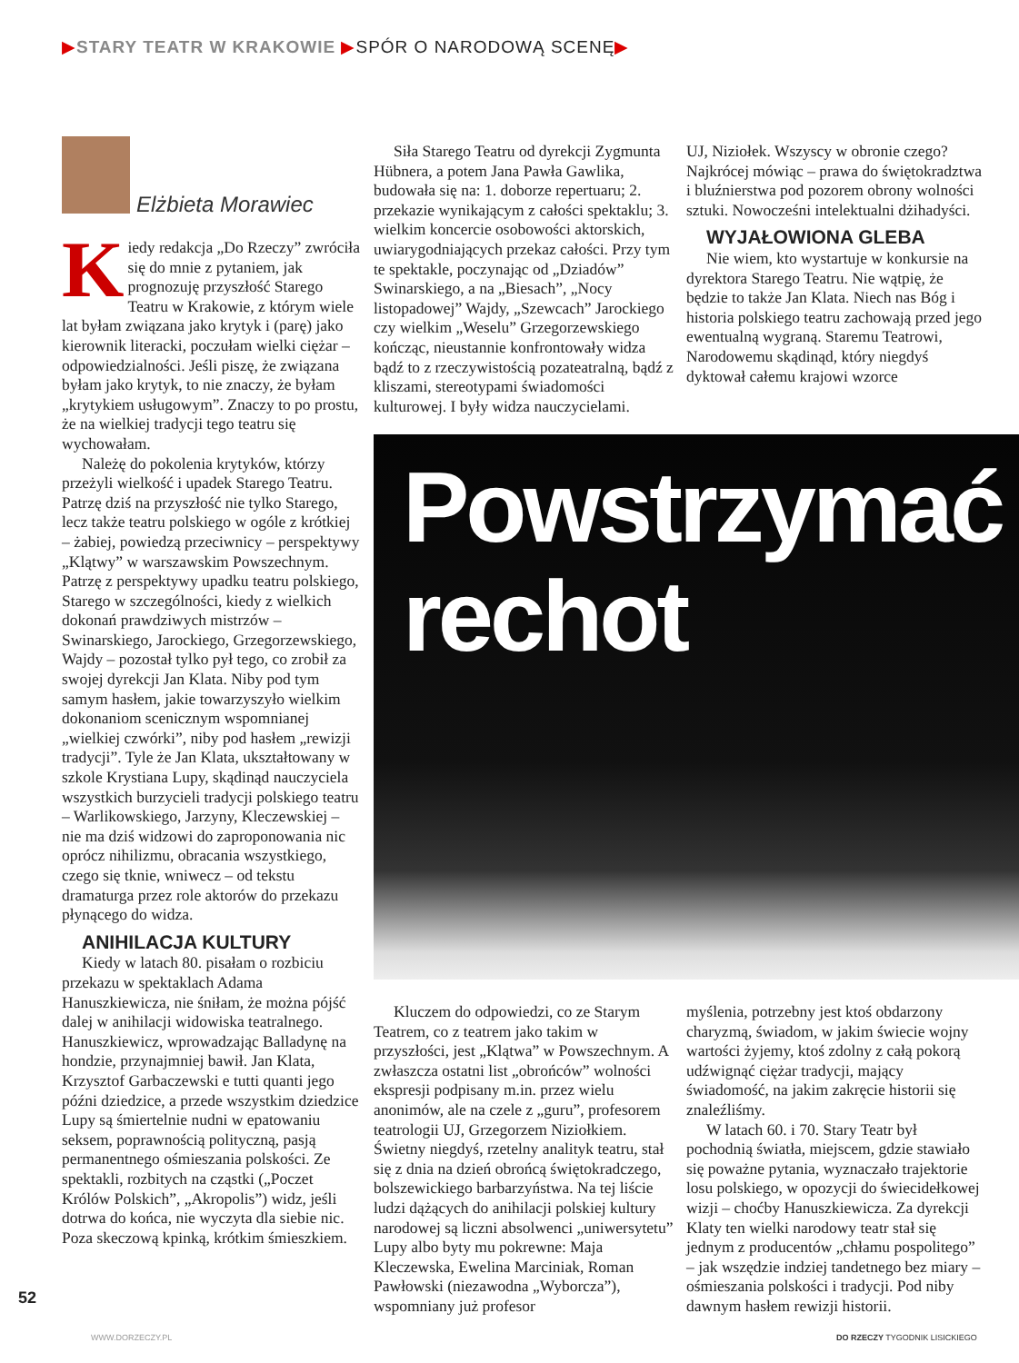▶STARY TEATR W KRAKOWIE ▶SPÓR O NARODOWĄ SCENĘ▶
Elżbieta Morawiec
Kiedy redakcja „Do Rzeczy” zwróciła się do mnie z pytaniem, jak prognozuję przyszłość Starego Teatru w Krakowie, z którym wiele lat byłam związana jako krytyk i (parę) jako kierownik literacki, poczułam wielki ciężar – odpowiedzialności. Jeśli piszę, że związana byłam jako krytyk, to nie znaczy, że byłam „krytykiem usługowym”. Znaczy to po prostu, że na wielkiej tradycji tego teatru się wychowałam.
Należę do pokolenia krytyków, którzy przeżyli wielkość i upadek Starego Teatru. Patrzę dziś na przyszłość nie tylko Starego, lecz także teatru polskiego w ogóle z krótkiej – żabiej, powiedzą przeciwnicy – perspektywy „Klątwy” w warszawskim Powszechnym. Patrzę z perspektywy upadku teatru polskiego, Starego w szczególności, kiedy z wielkich dokonań prawdziwych mistrzów – Swinarskiego, Jarockiego, Grzegorzewskiego, Wajdy – pozostał tylko pył tego, co zrobił za swojej dyrekcji Jan Klata. Niby pod tym samym hasłem, jakie towarzyszyło wielkim dokonaniom scenicznym wspomnianej „wielkiej czwórki”, niby pod hasłem „rewizji tradycji”. Tyle że Jan Klata, ukształtowany w szkole Krystiana Lupy, skądinąd nauczyciela wszystkich burzycieli tradycji polskiego teatru – Warlikowskiego, Jarzyny, Kleczewskiej – nie ma dziś widzowi do zaproponowania nic oprócz nihilizmu, obracania wszystkiego, czego się tknie, wniwecz – od tekstu dramaturga przez role aktorów do przekazu płynącego do widza.
ANIHILACJA KULTURY
Kiedy w latach 80. pisałam o rozbiciu przekazu w spektaklach Adama Hanuszkiewicza, nie śniłam, że można pójść dalej w anihilacji widowiska teatralnego. Hanuszkiewicz, wprowadzając Balladynę na hondzie, przynajmniej bawił. Jan Klata, Krzysztof Garbaczewski e tutti quanti jego późni dziedzice, a przede wszystkim dziedzice Lupy są śmiertelnie nudni w epatowaniu seksem, poprawnością polityczną, pasją permanentnego ośmieszania polskości. Ze spektakli, rozbitych na cząstki („Poczet Królów Polskich”, „Akropolis”) widz, jeśli dotrwa do końca, nie wyczyta dla siebie nic. Poza skeczową kpinką, krótkim śmieszkiem.
Siła Starego Teatru od dyrekcji Zygmunta Hübnera, a potem Jana Pawła Gawlika, budowała się na: 1. doborze repertuaru; 2. przekazie wynikającym z całości spektaklu; 3. wielkim koncercie osobowości aktorskich, uwiarygodniających przekaz całości. Przy tym te spektakle, poczynając od „Dziadów” Swinarskiego, a na „Biesach”, „Nocy listopadowej” Wajdy, „Szewcach” Jarockiego czy wielkim „Weselu” Grzegorzewskiego kończąc, nieustannie konfrontowały widza bądź to z rzeczywistością pozateatralną, bądź z kliszami, stereotypami świadomości kulturowej. I były widza nauczycielami.
UJ, Niziołek. Wszyscy w obronie czego? Najkrócej mówiąc – prawa do świętokradztwa i bluźnierstwa pod pozorem obrony wolności sztuki. Nowocześni intelektualni dżihadyści.
WYJAŁOWIONA GLEBA
Nie wiem, kto wystartuje w konkursie na dyrektora Starego Teatru. Nie wątpię, że będzie to także Jan Klata. Niech nas Bóg i historia polskiego teatru zachowają przed jego ewentualną wygraną. Staremu Teatrowi, Narodowemu skądinąd, który niegdyś dyktował całemu krajowi wzorce
Powstrzymać
rechot
Kluczem do odpowiedzi, co ze Starym Teatrem, co z teatrem jako takim w przyszłości, jest „Klątwa” w Powszechnym. A zwłaszcza ostatni list „obrońców” wolności ekspresji podpisany m.in. przez wielu anonimów, ale na czele z „guru”, profesorem teatrologii UJ, Grzegorzem Niziołkiem. Świetny niegdyś, rzetelny analityk teatru, stał się z dnia na dzień obrońcą świętokradczego, bolszewickiego barbarzyństwa. Na tej liście ludzi dążących do anihilacji polskiej kultury narodowej są liczni absolwenci „uniwersytetu” Lupy albo byty mu pokrewne: Maja Kleczewska, Ewelina Marciniak, Roman Pawłowski (niezawodna „Wyborcza”), wspomniany już profesor
myślenia, potrzebny jest ktoś obdarzony charyzmą, świadom, w jakim świecie wojny wartości żyjemy, ktoś zdolny z całą pokorą udźwignąć ciężar tradycji, mający świadomość, na jakim zakręcie historii się znaleźliśmy.
W latach 60. i 70. Stary Teatr był pochodnią światła, miejscem, gdzie stawiało się poważne pytania, wyznaczało trajektorie losu polskiego, w opozycji do świecidełkowej wizji – choćby Hanuszkiewicza. Za dyrekcji Klaty ten wielki narodowy teatr stał się jednym z producentów „chłamu pospolitego” – jak wszędzie indziej tandetnego bez miary – ośmieszania polskości i tradycji. Pod niby dawnym hasłem rewizji historii.
52
WWW.DORZECZY.PL DO RZECZY TYGODNIK LISICKIEGO